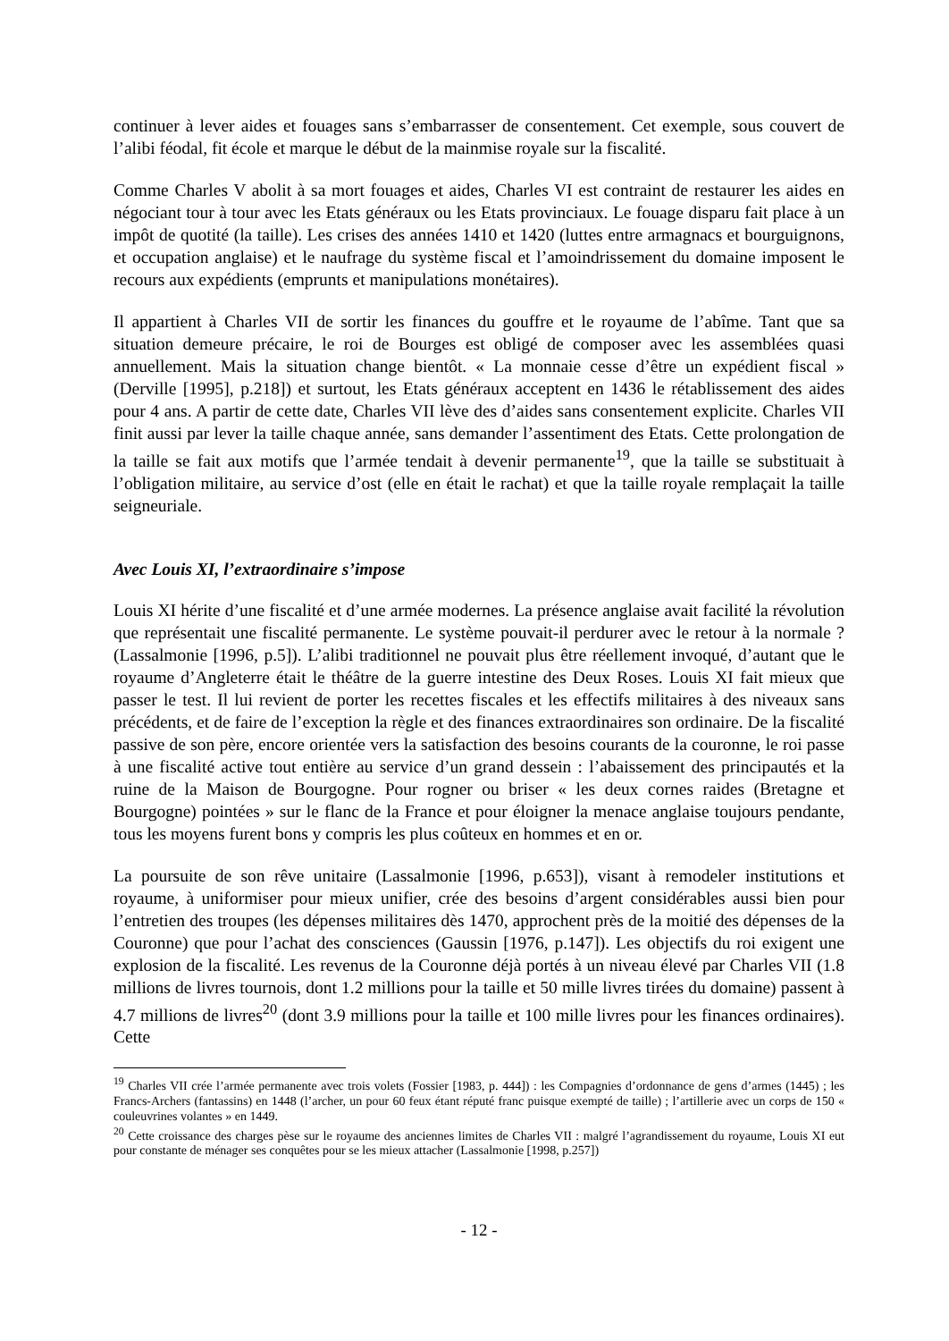continuer à lever aides et fouages sans s’embarrasser de consentement. Cet exemple, sous couvert de l’alibi féodal, fit école et marque le début de la mainmise royale sur la fiscalité.
Comme Charles V abolit à sa mort fouages et aides, Charles VI est contraint de restaurer les aides en négociant tour à tour avec les Etats généraux ou les Etats provinciaux. Le fouage disparu fait place à un impôt de quotité (la taille). Les crises des années 1410 et 1420 (luttes entre armagnacs et bourguignons, et occupation anglaise) et le naufrage du système fiscal et l’amoindrissement du domaine imposent le recours aux expédients (emprunts et manipulations monétaires).
Il appartient à Charles VII de sortir les finances du gouffre et le royaume de l’abîme. Tant que sa situation demeure précaire, le roi de Bourges est obligé de composer avec les assemblées quasi annuellement. Mais la situation change bientôt. « La monnaie cesse d’être un expédient fiscal » (Derville [1995], p.218]) et surtout, les Etats généraux acceptent en 1436 le rétablissement des aides pour 4 ans. A partir de cette date, Charles VII lève des d’aides sans consentement explicite. Charles VII finit aussi par lever la taille chaque année, sans demander l’assentiment des Etats. Cette prolongation de la taille se fait aux motifs que l’armée tendait à devenir permanente<sup>19</sup>, que la taille se substituait à l’obligation militaire, au service d’ost (elle en était le rachat) et que la taille royale remplaçait la taille seigneuriale.
Avec Louis XI, l’extraordinaire s’impose
Louis XI hérite d’une fiscalité et d’une armée modernes. La présence anglaise avait facilité la révolution que représentait une fiscalité permanente. Le système pouvait-il perdurer avec le retour à la normale ? (Lassalmonie [1996, p.5]). L’alibi traditionnel ne pouvait plus être réellement invoqué, d’autant que le royaume d’Angleterre était le théâtre de la guerre intestine des Deux Roses. Louis XI fait mieux que passer le test. Il lui revient de porter les recettes fiscales et les effectifs militaires à des niveaux sans précédents, et de faire de l’exception la règle et des finances extraordinaires son ordinaire. De la fiscalité passive de son père, encore orientée vers la satisfaction des besoins courants de la couronne, le roi passe à une fiscalité active tout entière au service d’un grand dessein : l’abaissement des principautés et la ruine de la Maison de Bourgogne. Pour rogner ou briser « les deux cornes raides (Bretagne et Bourgogne) pointées » sur le flanc de la France et pour éloigner la menace anglaise toujours pendante, tous les moyens furent bons y compris les plus coûteux en hommes et en or.
La poursuite de son rêve unitaire (Lassalmonie [1996, p.653]), visant à remodeler institutions et royaume, à uniformiser pour mieux unifier, crée des besoins d’argent considérables aussi bien pour l’entretien des troupes (les dépenses militaires dès 1470, approchent près de la moitié des dépenses de la Couronne) que pour l’achat des consciences (Gaussin [1976, p.147]). Les objectifs du roi exigent une explosion de la fiscalité. Les revenus de la Couronne déjà portés à un niveau élevé par Charles VII (1.8 millions de livres tournois, dont 1.2 millions pour la taille et 50 mille livres tirées du domaine) passent à 4.7 millions de livres<sup>20</sup> (dont 3.9 millions pour la taille et 100 mille livres pour les finances ordinaires). Cette
<sup>19</sup> Charles VII crée l’armée permanente avec trois volets (Fossier [1983, p. 444]) : les Compagnies d’ordonnance de gens d’armes (1445) ; les Francs-Archers (fantassins) en 1448 (l’archer, un pour 60 feux étant réputé franc puisque exempté de taille) ; l’artillerie avec un corps de 150 « couleuvrines volantes » en 1449.
<sup>20</sup> Cette croissance des charges pèse sur le royaume des anciennes limites de Charles VII : malgré l’agrandissement du royaume, Louis XI eut pour constante de ménager ses conquêtes pour se les mieux attacher (Lassalmonie [1998, p.257])
- 12 -